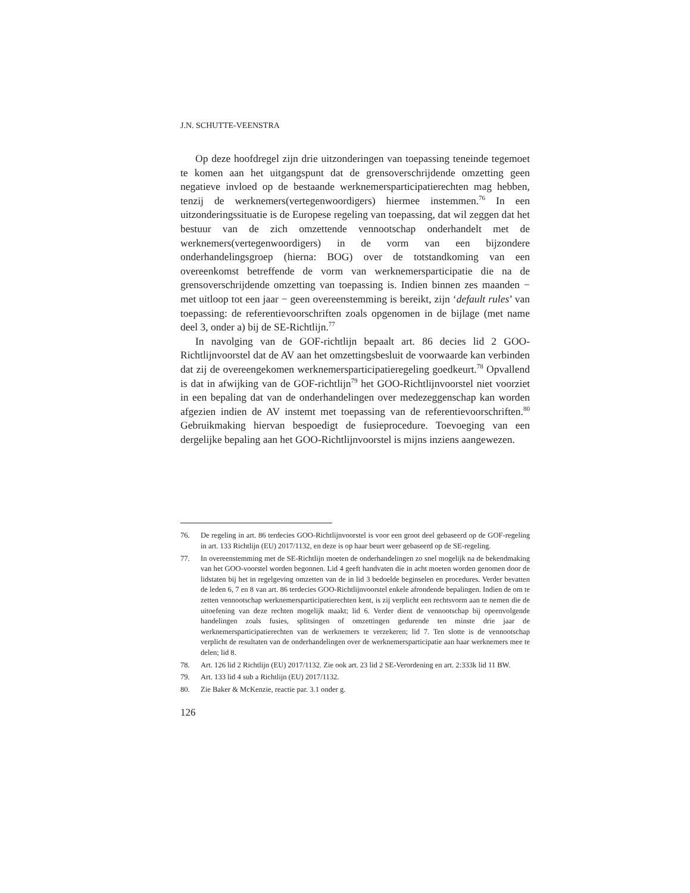J.N. SCHUTTE-VEENSTRA
Op deze hoofdregel zijn drie uitzonderingen van toepassing teneinde tegemoet te komen aan het uitgangspunt dat de grensoverschrijdende omzetting geen negatieve invloed op de bestaande werknemersparticipatierechten mag hebben, tenzij de werknemers(vertegenwoordigers) hiermee instemmen.<sup>76</sup> In een uitzonderingssituatie is de Europese regeling van toepassing, dat wil zeggen dat het bestuur van de zich omzettende vennootschap onderhandelt met de werknemers(vertegenwoordigers) in de vorm van een bijzondere onderhandelingsgroep (hierna: BOG) over de totstandkoming van een overeenkomst betreffende de vorm van werknemersparticipatie die na de grensoverschrijdende omzetting van toepassing is. Indien binnen zes maanden − met uitloop tot een jaar − geen overeenstemming is bereikt, zijn ‘default rules’ van toepassing: de referentievoorschriften zoals opgenomen in de bijlage (met name deel 3, onder a) bij de SE-Richtlijn.<sup>77</sup>
In navolging van de GOF-richtlijn bepaalt art. 86 decies lid 2 GOO-Richtlijnvoorstel dat de AV aan het omzettingsbesluit de voorwaarde kan verbinden dat zij de overeengekomen werknemersparticipatieregeling goedkeurt.<sup>78</sup> Opvallend is dat in afwijking van de GOF-richtlijn<sup>79</sup> het GOO-Richtlijnvoorstel niet voorziet in een bepaling dat van de onderhandelingen over medezeggenschap kan worden afgezien indien de AV instemt met toepassing van de referentievoorschriften.<sup>80</sup> Gebruikmaking hiervan bespoedigt de fusieprocedure. Toevoeging van een dergelijke bepaling aan het GOO-Richtlijnvoorstel is mijns inziens aangewezen.
76. De regeling in art. 86 terdecies GOO-Richtlijnvoorstel is voor een groot deel gebaseerd op de GOF-regeling in art. 133 Richtlijn (EU) 2017/1132, en deze is op haar beurt weer gebaseerd op de SE-regeling.
77. In overeenstemming met de SE-Richtlijn moeten de onderhandelingen zo snel mogelijk na de bekendmaking van het GOO-voorstel worden begonnen. Lid 4 geeft handvaten die in acht moeten worden genomen door de lidstaten bij het in regelgeving omzetten van de in lid 3 bedoelde beginselen en procedures. Verder bevatten de leden 6, 7 en 8 van art. 86 terdecies GOO-Richtlijnvoorstel enkele afrondende bepalingen. Indien de om te zetten vennootschap werknemersparticipatierechten kent, is zij verplicht een rechtsvorm aan te nemen die de uitoefening van deze rechten mogelijk maakt; lid 6. Verder dient de vennootschap bij opeenvolgende handelingen zoals fusies, splitsingen of omzettingen gedurende ten minste drie jaar de werknemersparticipatierechten van de werknemers te verzekeren; lid 7. Ten slotte is de vennootschap verplicht de resultaten van de onderhandelingen over de werknemersparticipatie aan haar werknemers mee te delen; lid 8.
78. Art. 126 lid 2 Richtlijn (EU) 2017/1132. Zie ook art. 23 lid 2 SE-Verordening en art. 2:333k lid 11 BW.
79. Art. 133 lid 4 sub a Richtlijn (EU) 2017/1132.
80. Zie Baker & McKenzie, reactie par. 3.1 onder g.
126